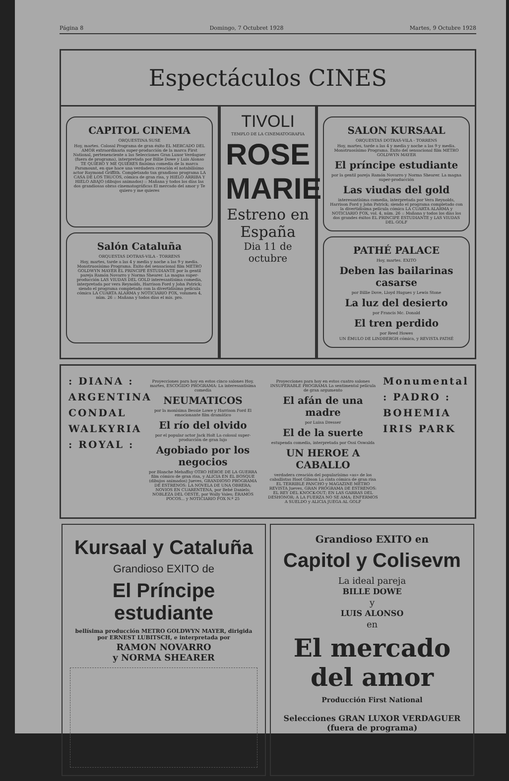Página 8 Domingo, 7 Octubret 1928 Martes, 9 Octubre 1928
Espectáculos CINES
CAPITOL CINEMA
ORQUESTINA SUSE
Hoy, martes. Colosal Programa de gran éxito EL MERCADO DEL AMOR extraordinaria super-producción de la marca First National, pertenenciente a las Selecciones Gran Luxor Verdaguer (fuera de programa), interpretada por Billie Dowe y Luis Alonso TE QUIERO Y ME QUIERES finísima comedia de la marca Paramount, en que hace una verdadera creación el notabilísimo actor Raymond Griffith. Completando tan grandioso programa LA CASA DE LOS TRUCOS, cómica de gran risa, y HIELO ARRIBA Y HIELO ABAJO (dibujos animados) :: Mañana y todos los días las dos grandiosas obras cinematográficas El mercado del amor y Te quiero y me quieres
Salón Cataluña
ORQUESTAS DOTRAS-VILA - TORRENS
Hoy, martes, tarde a las 4 y media y noche a las 9 y media. Monstruosísimo Programa. Exito del sensacional film METRO GOLDWYN MAYER EL PRINCIPE ESTUDIANTE por la gentil pareja Ramón Novarro y Norma Shearer. La magna super-producción LAS VIUDAS DEL GOLD interesantísima comedia, interpretada por vera Reynolds, Harrison Ford y John Patrick; siendo el programa completado con la divertidísima película cómica LA CUARTA ALARMA y NOTICIARIO FOX, volumen 4, núm. 26 :: Mañana y todos días el mis. pro.
TIVOLI
TEMPLO DE LA CINEMATOGRAFIA
ROSE
MARIE
Estreno en España
Dia 11 de octubre
SALON KURSAAL
ORQUESTAS DOTRAS-VILA - TORRENS
Hoy, martes, tarde a las 4 y media y noche a las 9 y media. Monstruosísimo Programa. Exito del sensacional film METRO GOLDWYN MAYER
El príncipe estudiante
por la gentil pareja Ramón Novarro y Norma Shearer. La magna super-producción
Las viudas del gold
interesantísima comedia, interpretada por Vera Reynolds, Harrison Ford y John Patrick; siendo el programa completado con la divertidísima película cómica LA CUARTA ALARMA y NOTICIARIO FOX, vol. 4, núm. 26 :: Mañana y todos los días los dos grandes éxitos EL PRINCIPE ESTUDIANTE y LAS VIUDAS DEL GOLF
PATHÉ PALACE
Hoy, martes. EXITO
Deben las bailarinas casarse
por Billie Dove, Lloyd Hugues y Lewis Stone
La luz del desierto
por Francis Mc. Donald
El tren perdido
por Reed Howes
UN ÉMULO DE LINDBERGH cómica, y REVISTA PATHÉ
: DIANA :
ARGENTINA
CONDAL
WALKYRIA
: ROYAL :
Proyecciones para hoy en estos cinco salones Hoy, martes, ESCOGIDO PROGRAMA: La interesantísima comedia
NEUMATICOS
por la monísima Bessie Lowe y Harrison Ford El emocionante film dramático
El río del olvido
por el popular actor Jack Holt La colosal super-producción de gran lujo
Agobiado por los negocios
por Blanche Mehaffay OTRO HÉROE DE LA GUERRA film cómico de gran risa, y ALICIA EN EL BOSQUE (dibujos animados) Jueves, GRANDIOSO PROGRAMA DE ESTRENOS: LA NOVELA DE UNA OBRERA; NOVIOS EN CUARENTENA, por Bebé Daniels; NOBLEZA DEL OESTE, por Wally Vales; ÉRAMOS POCOS... y NOTICIARIO FOX N.º 25
Proyecciones para hoy en estos cuatro salones INSUPERABLE PROGRAMA La sentimental película de gran argumento
El afán de una madre
por Luisa Dresser
El de la suerte
estupenda comedia, interpretada por Ossi Oswalda
UN HEROE A CABALLO
verdadera creación del popularísimo «as» de los caballistas Hoot Gibson La cinta cómica de gran risa EL TERRIBLE PANCHO y MAGAZINE METRO REVISTA Jueves, GRAN PROGRAMA DE ESTRENOS: EL REY DEL KNOCK-OUT; EN LAS GARRAS DEL DESHONOR; A LA FUERZA NO SE AMA; ENFERMOS A SUELDO y ALICIA JUEGA AL GOLF
Monumental
: PADRO :
BOHEMIA
IRIS PARK
Kursaal y Cataluña
Grandioso EXITO de
El Príncipe estudiante
bellísima producción METRO GOLDWYN MAYER, dirigida por ERNEST LUBITSCH, e interpretada por
RAMON NOVARRO
y NORMA SHEARER
Grandioso EXITO en
Capitol y Colisevm
La ideal pareja
BILLE DOWE
y
LUIS ALONSO
en
El mercado del amor
Producción First National
Selecciones GRAN LUXOR VERDAGUER (fuera de programa)